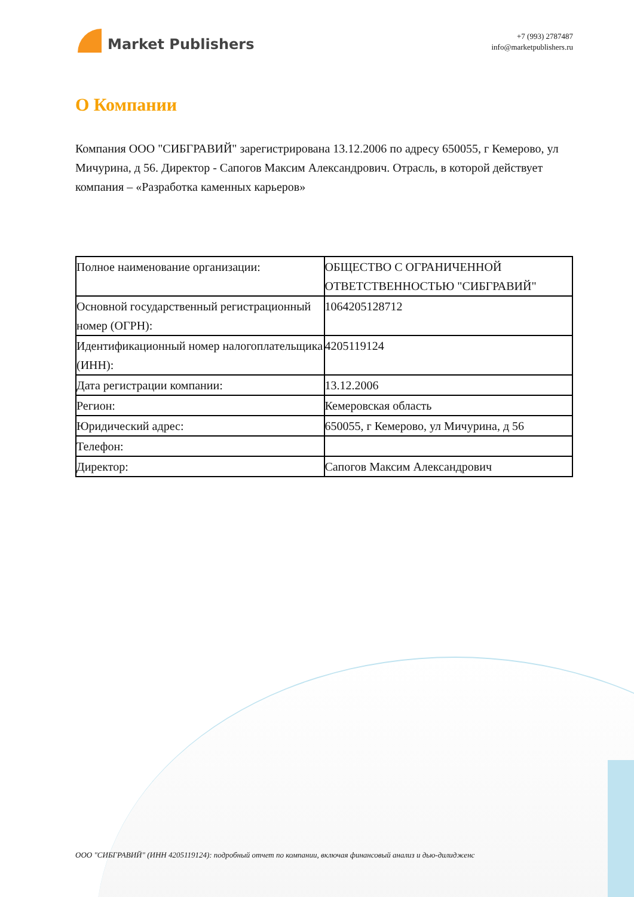Market Publishers
+7 (993) 2787487
info@marketpublishers.ru
О Компании
Компания ООО "СИБГРАВИЙ" зарегистрирована 13.12.2006 по адресу 650055, г Кемерово, ул Мичурина, д 56. Директор - Сапогов Максим Александрович. Отрасль, в которой действует компания – «Разработка каменных карьеров»
| Полное наименование организации: | ОБЩЕСТВО С ОГРАНИЧЕННОЙ ОТВЕТСТВЕННОСТЬЮ "СИБГРАВИЙ" |
| Основной государственный регистрационный номер (ОГРН): | 1064205128712 |
| Идентификационный номер налогоплательщика (ИНН): | 4205119124 |
| Дата регистрации компании: | 13.12.2006 |
| Регион: | Кемеровская область |
| Юридический адрес: | 650055, г Кемерово, ул Мичурина, д 56 |
| Телефон: | |
| Директор: | Сапогов Максим Александрович |
ООО "СИБГРАВИЙ" (ИНН 4205119124): подробный отчет по компании, включая финансовый анализ и дью-дилидженс